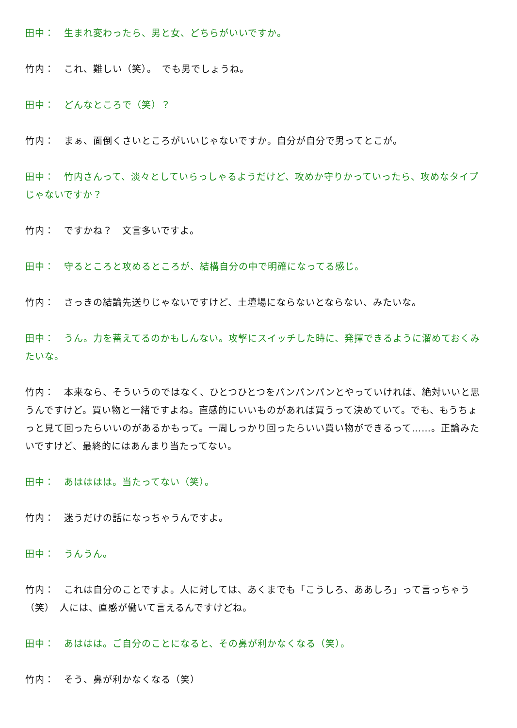田中：　生まれ変わったら、男と女、どちらがいいですか。
竹内：　これ、難しい（笑）。　でも男でしょうね。
田中：　どんなところで（笑）？
竹内：　まぁ、面倒くさいところがいいじゃないですか。自分が自分で男ってとこが。
田中：　竹内さんって、淡々としていらっしゃるようだけど、攻めか守りかっていったら、攻めなタイプじゃないですか？
竹内：　ですかね？　文言多いですよ。
田中：　守るところと攻めるところが、結構自分の中で明確になってる感じ。
竹内：　さっきの結論先送りじゃないですけど、土壇場にならないとならない、みたいな。
田中：　うん。力を蓄えてるのかもしんない。攻撃にスイッチした時に、発揮できるように溜めておくみたいな。
竹内：　本来なら、そういうのではなく、ひとつひとつをパンパンパンとやっていければ、絶対いいと思うんですけど。買い物と一緒ですよね。直感的にいいものがあれば買うって決めていて。でも、もうちょっと見て回ったらいいのがあるかもって。一周しっかり回ったらいい買い物ができるって……。正論みたいですけど、最終的にはあんまり当たってない。
田中：　あはははは。当たってない（笑）。
竹内：　迷うだけの話になっちゃうんですよ。
田中：　うんうん。
竹内：　これは自分のことですよ。人に対しては、あくまでも「こうしろ、ああしろ」って言っちゃう（笑）　人には、直感が働いて言えるんですけどね。
田中：　あははは。ご自分のことになると、その鼻が利かなくなる（笑）。
竹内：　そう、鼻が利かなくなる（笑）